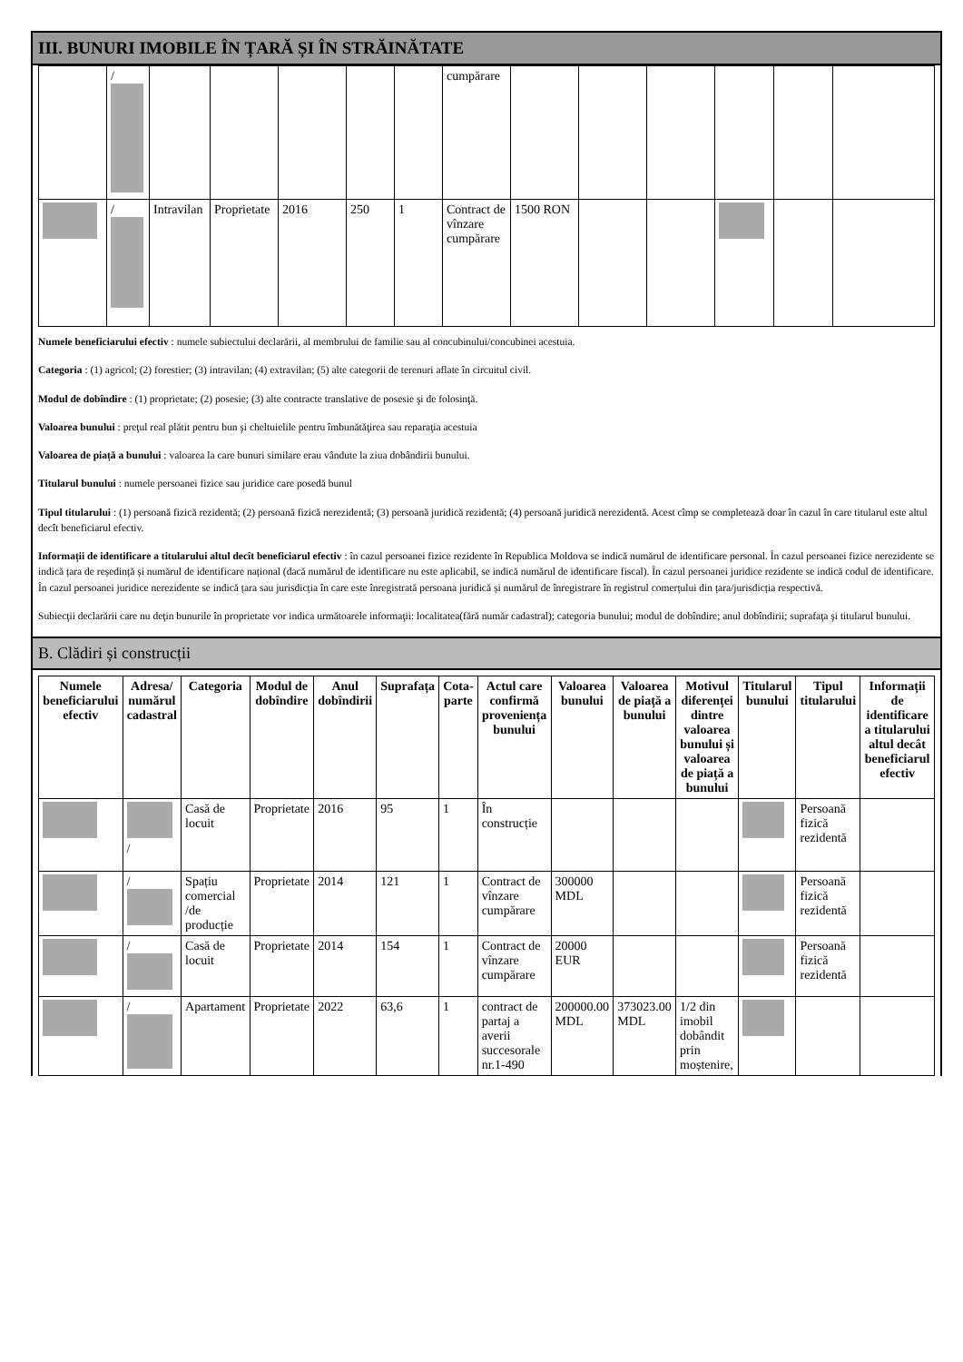III. BUNURI IMOBILE ÎN ȚARĂ ȘI ÎN STRĂINĂTATE
| | / | | | | | | cumpărare | | | | | | |
| | / | Intravilan | Proprietate | 2016 | 250 | 1 | Contract de vînzare cumpărare | 1500 RON | | | | | |
Numele beneficiarului efectiv : numele subiectului declarării, al membrului de familie sau al concubinului/concubinei acestuia.
Categoria : (1) agricol; (2) forestier; (3) intravilan; (4) extravilan; (5) alte categorii de terenuri aflate în circuitul civil.
Modul de dobîndire : (1) proprietate; (2) posesie; (3) alte contracte translative de posesie şi de folosinţă.
Valoarea bunului : preţul real plătit pentru bun şi cheltuielile pentru îmbunătăţirea sau reparaţia acestuia
Valoarea de piață a bunului : valoarea la care bunuri similare erau vândute la ziua dobândirii bunului.
Titularul bunului : numele persoanei fizice sau juridice care posedă bunul
Tipul titularului : (1) persoană fizică rezidentă; (2) persoană fizică nerezidentă; (3) persoană juridică rezidentă; (4) persoană juridică nerezidentă. Acest cîmp se completează doar în cazul în care titularul este altul decît beneficiarul efectiv.
Informații de identificare a titularului altul decît beneficiarul efectiv : în cazul persoanei fizice rezidente în Republica Moldova se indică numărul de identificare personal. În cazul persoanei fizice nerezidente se indică țara de reședință și numărul de identificare național (dacă numărul de identificare nu este aplicabil, se indică numărul de identificare fiscal). În cazul persoanei juridice rezidente se indică codul de identificare. În cazul persoanei juridice nerezidente se indică țara sau jurisdicția în care este înregistrată persoana juridică și numărul de înregistrare în registrul comerțului din țara/jurisdicția respectivă.
Subiecţii declarării care nu deţin bunurile în proprietate vor indica următoarele informaţii: localitatea(fără număr cadastral); categoria bunului; modul de dobîndire; anul dobîndirii; suprafaţa şi titularul bunului.
B. Clădiri și construcții
| Numele beneficiarului efectiv | Adresa/ numărul cadastral | Categoria | Modul de dobîndire | Anul dobîndirii | Suprafața | Cota-parte | Actul care confirmă proveniența bunului | Valoarea bunului | Valoarea de piață a bunului | Motivul diferenței dintre valoarea bunului și valoarea de piață a bunului | Titularul bunului | Tipul titularului | Informații de identificare a titularului altul decât beneficiarul efectiv |
| --- | --- | --- | --- | --- | --- | --- | --- | --- | --- | --- | --- | --- | --- |
| | / | Casă de locuit | Proprietate | 2016 | 95 | 1 | În construcție | | | | | Persoană fizică rezidentă | |
| | / | Spațiu comercial /de producție | Proprietate | 2014 | 121 | 1 | Contract de vînzare cumpărare | 300000 MDL | | | | Persoană fizică rezidentă | |
| | / | Casă de locuit | Proprietate | 2014 | 154 | 1 | Contract de vînzare cumpărare | 20000 EUR | | | | Persoană fizică rezidentă | |
| | / | Apartament | Proprietate | 2022 | 63,6 | 1 | contract de partaj a averii succesorale nr.1-490 | 200000.00 MDL | 373023.00 MDL | 1/2 din imobil dobândit prin moștenire, | | | |